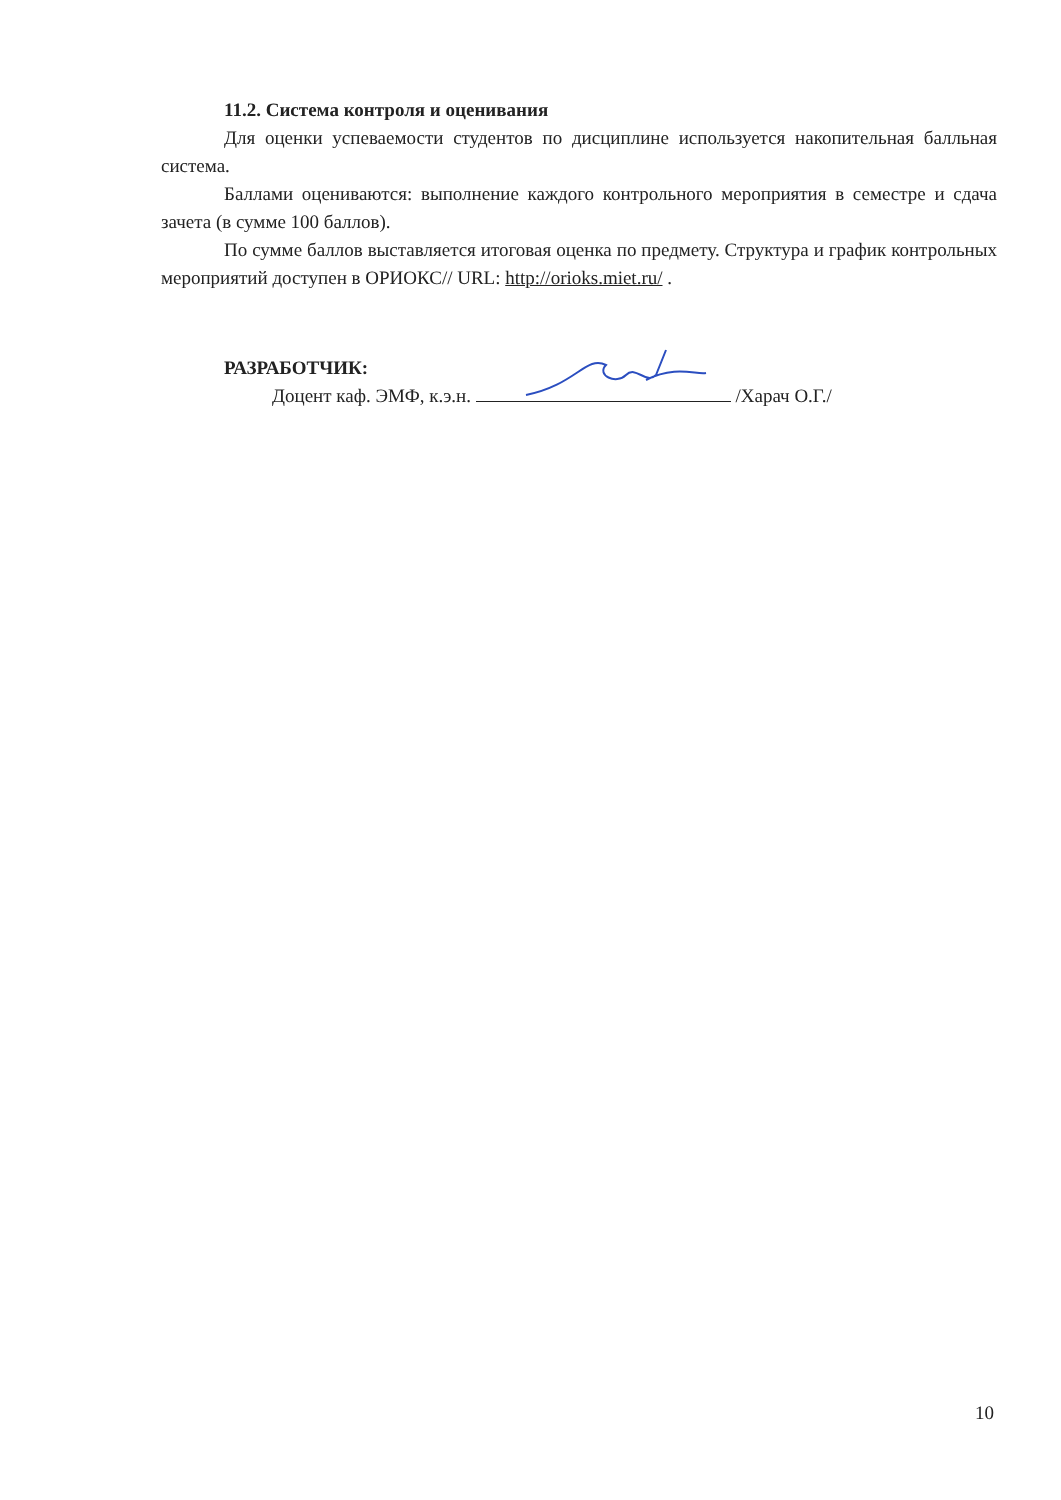11.2. Система контроля и оценивания
Для оценки успеваемости студентов по дисциплине используется накопительная балльная система.
Баллами оцениваются: выполнение каждого контрольного мероприятия в семестре и сдача зачета (в сумме 100 баллов).
По сумме баллов выставляется итоговая оценка по предмету. Структура и график контрольных мероприятий доступен в ОРИОКС// URL: http://orioks.miet.ru/ .
РАЗРАБОТЧИК:
Доцент каф. ЭМФ, к.э.н. /Харач О.Г./
10